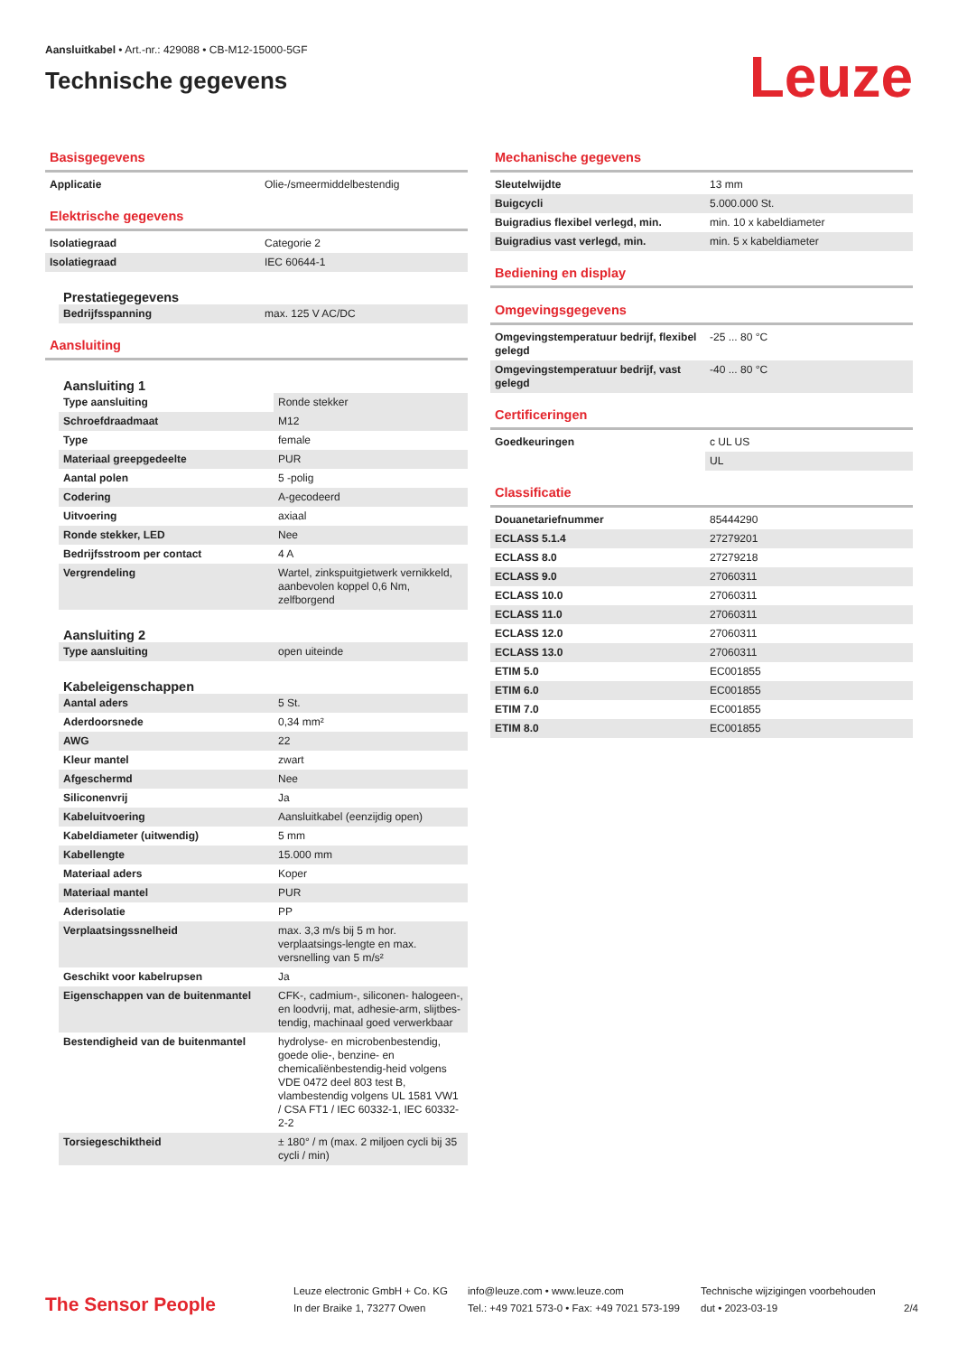Aansluitkabel • Art.-nr.: 429088 • CB-M12-15000-5GF
Technische gegevens
Leuze
Basisgegevens
| Applicatie | Olie-/smeermiddelbestendig |
Elektrische gegevens
| Isolatiegraad | Categorie 2 |
| Isolatiegraad | IEC 60644-1 |
Prestatiegegevens
| Bedrijfsspanning | max. 125 V AC/DC |
Aansluiting
Aansluiting 1
| Type aansluiting | Ronde stekker |
| Schroefdraadmaat | M12 |
| Type | female |
| Materiaal greepgedeelte | PUR |
| Aantal polen | 5 -polig |
| Codering | A-gecodeerd |
| Uitvoering | axiaal |
| Ronde stekker, LED | Nee |
| Bedrijfsstroom per contact | 4 A |
| Vergrendeling | Wartel, zinkspuitgietwerk vernikkeld, aanbevolen koppel 0,6 Nm, zelfborgend |
Aansluiting 2
| Type aansluiting | open uiteinde |
Kabeleigenschappen
| Aantal aders | 5 St. |
| Aderdoorsnede | 0,34 mm² |
| AWG | 22 |
| Kleur mantel | zwart |
| Afgeschermd | Nee |
| Siliconenvrij | Ja |
| Kabeluitvoering | Aansluitkabel (eenzijdig open) |
| Kabeldiameter (uitwendig) | 5 mm |
| Kabellengte | 15.000 mm |
| Materiaal aders | Koper |
| Materiaal mantel | PUR |
| Aderisolatie | PP |
| Verplaatsingssnelheid | max. 3,3 m/s bij 5 m hor. verplaatsings-lengte en max. versnelling van 5 m/s² |
| Geschikt voor kabelrupsen | Ja |
| Eigenschappen van de buitenmantel | CFK-, cadmium-, siliconen- halogeen-, en loodvrij, mat, adhesie-arm, slijtbes-tendig, machinaal goed verwerkbaar |
| Bestendigheid van de buitenmantel | hydrolyse- en microbenbestendig, goede olie-, benzine- en chemicaliënbestendig-heid volgens VDE 0472 deel 803 test B, vlambestendig volgens UL 1581 VW1 / CSA FT1 / IEC 60332-1, IEC 60332-2-2 |
| Torsiegeschiktheid | ± 180° / m (max. 2 miljoen cycli bij 35 cycli / min) |
Mechanische gegevens
| Sleutelwijdte | 13 mm |
| Buigcycli | 5.000.000 St. |
| Buigradius flexibel verlegd, min. | min. 10 x kabeldiameter |
| Buigradius vast verlegd, min. | min. 5 x kabeldiameter |
Bediening en display
Omgevingsgegevens
| Omgevingstemperatuur bedrijf, flexibel gelegd | -25 ... 80 °C |
| Omgevingstemperatuur bedrijf, vast gelegd | -40 ... 80 °C |
Certificeringen
| Goedkeuringen | c UL US |
| | UL |
Classificatie
| Douanetariefnummer | 85444290 |
| ECLASS 5.1.4 | 27279201 |
| ECLASS 8.0 | 27279218 |
| ECLASS 9.0 | 27060311 |
| ECLASS 10.0 | 27060311 |
| ECLASS 11.0 | 27060311 |
| ECLASS 12.0 | 27060311 |
| ECLASS 13.0 | 27060311 |
| ETIM 5.0 | EC001855 |
| ETIM 6.0 | EC001855 |
| ETIM 7.0 | EC001855 |
| ETIM 8.0 | EC001855 |
The Sensor People
Leuze electronic GmbH + Co. KG
In der Braike 1, 73277 Owen
info@leuze.com • www.leuze.com
Tel.: +49 7021 573-0 • Fax: +49 7021 573-199
Technische wijzigingen voorbehouden
dut • 2023-03-19
2/4